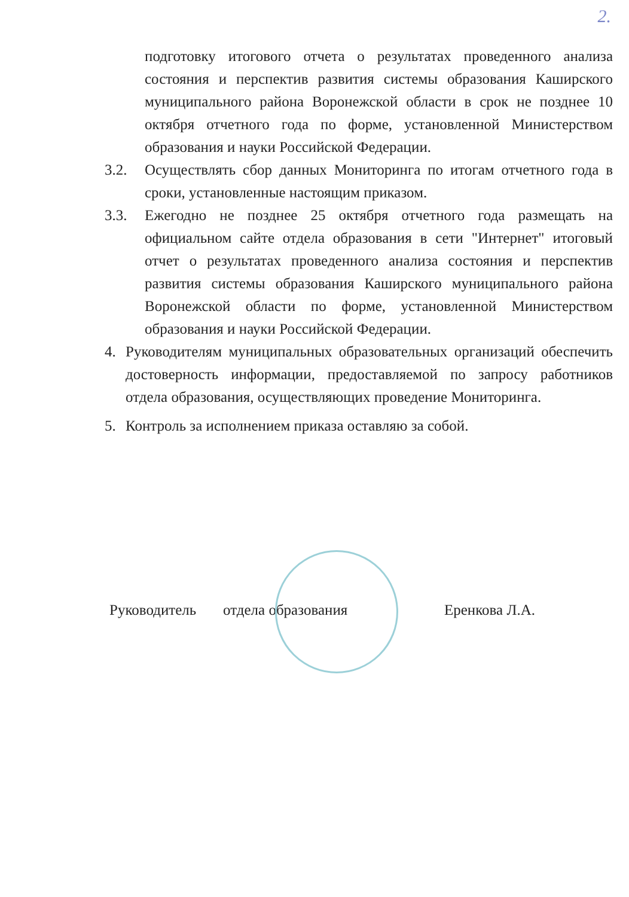2.
подготовку итогового отчета о результатах проведенного анализа состояния и перспектив развития системы образования Каширского муниципального района Воронежской области в срок не позднее 10 октября отчетного года по форме, установленной Министерством образования и науки Российской Федерации.
3.2. Осуществлять сбор данных Мониторинга по итогам отчетного года в сроки, установленные настоящим приказом.
3.3. Ежегодно не позднее 25 октября отчетного года размещать на официальном сайте отдела образования в сети "Интернет" итоговый отчет о результатах проведенного анализа состояния и перспектив развития системы образования Каширского муниципального района Воронежской области по форме, установленной Министерством образования и науки Российской Федерации.
4. Руководителям муниципальных образовательных организаций обеспечить достоверность информации, предоставляемой по запросу работников отдела образования, осуществляющих проведение Мониторинга.
5. Контроль за исполнением приказа оставляю за собой.
Руководитель отдела образования Еренкова Л.А.